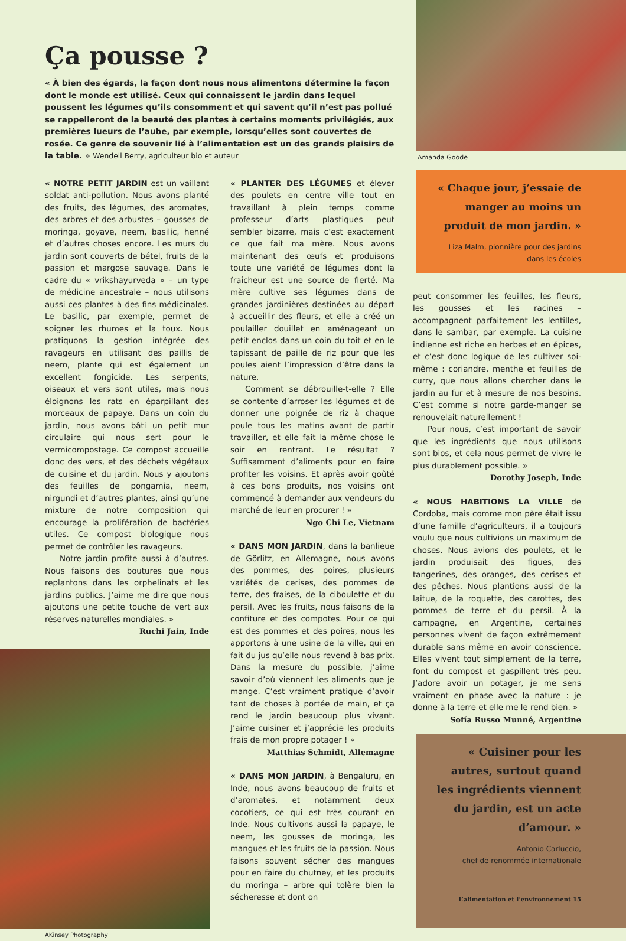Ça pousse ?
« À bien des égards, la façon dont nous nous alimentons détermine la façon dont le monde est utilisé. Ceux qui connaissent le jardin dans lequel poussent les légumes qu’ils consomment et qui savent qu’il n’est pas pollué se rappelleront de la beauté des plantes à certains moments privilégiés, aux premières lueurs de l’aube, par exemple, lorsqu’elles sont couvertes de rosée. Ce genre de souvenir lié à l’alimentation est un des grands plaisirs de la table. » Wendell Berry, agriculteur bio et auteur
« NOTRE PETIT JARDIN est un vaillant soldat anti-pollution. Nous avons planté des fruits, des légumes, des aromates, des arbres et des arbustes – gousses de moringa, goyave, neem, basilic, henné et d’autres choses encore. Les murs du jardin sont couverts de bétel, fruits de la passion et margose sauvage. Dans le cadre du « vrikshayurveda » – un type de médicine ancestrale – nous utilisons aussi ces plantes à des fins médicinales. Le basilic, par exemple, permet de soigner les rhumes et la toux. Nous pratiquons la gestion intégrée des ravageurs en utilisant des paillis de neem, plante qui est également un excellent fongicide. Les serpents, oiseaux et vers sont utiles, mais nous éloignons les rats en éparpillant des morceaux de papaye. Dans un coin du jardin, nous avons bâti un petit mur circulaire qui nous sert pour le vermicompostage. Ce compost accueille donc des vers, et des déchets végétaux de cuisine et du jardin. Nous y ajoutons des feuilles de pongamia, neem, nirgundi et d’autres plantes, ainsi qu’une mixture de notre composition qui encourage la prolifération de bactéries utiles. Ce compost biologique nous permet de contrôler les ravageurs.
Notre jardin profite aussi à d’autres. Nous faisons des boutures que nous replantons dans les orphelinats et les jardins publics. J’aime me dire que nous ajoutons une petite touche de vert aux réserves naturelles mondiales. »
Ruchi Jain, Inde
AKinsey Photography
« PLANTER DES LÉGUMES et élever des poulets en centre ville tout en travaillant à plein temps comme professeur d’arts plastiques peut sembler bizarre, mais c’est exactement ce que fait ma mère. Nous avons maintenant des œufs et produisons toute une variété de légumes dont la fraîcheur est une source de fierté. Ma mère cultive ses légumes dans de grandes jardinières destinées au départ à accueillir des fleurs, et elle a créé un poulailler douillet en aménageant un petit enclos dans un coin du toit et en le tapissant de paille de riz pour que les poules aient l’impression d’être dans la nature.
Comment se débrouille-t-elle ? Elle se contente d’arroser les légumes et de donner une poignée de riz à chaque poule tous les matins avant de partir travailler, et elle fait la même chose le soir en rentrant. Le résultat ? Suffisamment d’aliments pour en faire profiter les voisins. Et après avoir goûté à ces bons produits, nos voisins ont commencé à demander aux vendeurs du marché de leur en procurer ! »
Ngo Chi Le, Vietnam
« DANS MON JARDIN, dans la banlieue de Görlitz, en Allemagne, nous avons des pommes, des poires, plusieurs variétés de cerises, des pommes de terre, des fraises, de la ciboulette et du persil. Avec les fruits, nous faisons de la confiture et des compotes. Pour ce qui est des pommes et des poires, nous les apportons à une usine de la ville, qui en fait du jus qu’elle nous revend à bas prix. Dans la mesure du possible, j’aime savoir d’où viennent les aliments que je mange. C’est vraiment pratique d’avoir tant de choses à portée de main, et ça rend le jardin beaucoup plus vivant. J’aime cuisiner et j’apprécie les produits frais de mon propre potager ! »
Matthias Schmidt, Allemagne
« DANS MON JARDIN, à Bengaluru, en Inde, nous avons beaucoup de fruits et d’aromates, et notamment deux cocotiers, ce qui est très courant en Inde. Nous cultivons aussi la papaye, le neem, les gousses de moringa, les mangues et les fruits de la passion. Nous faisons souvent sécher des mangues pour en faire du chutney, et les produits du moringa – arbre qui tolère bien la sécheresse et dont on
Amanda Goode
« Chaque jour, j’essaie de manger au moins un produit de mon jardin. »
Liza Malm, pionnière pour des jardins dans les écoles
peut consommer les feuilles, les fleurs, les gousses et les racines – accompagnent parfaitement les lentilles, dans le sambar, par exemple. La cuisine indienne est riche en herbes et en épices, et c’est donc logique de les cultiver soi-même : coriandre, menthe et feuilles de curry, que nous allons chercher dans le jardin au fur et à mesure de nos besoins. C’est comme si notre garde-manger se renouvelait naturellement !
Pour nous, c’est important de savoir que les ingrédients que nous utilisons sont bios, et cela nous permet de vivre le plus durablement possible. »
Dorothy Joseph, Inde
« NOUS HABITIONS LA VILLE de Cordoba, mais comme mon père était issu d’une famille d’agriculteurs, il a toujours voulu que nous cultivions un maximum de choses. Nous avions des poulets, et le jardin produisait des figues, des tangerines, des oranges, des cerises et des pêches. Nous plantions aussi de la laitue, de la roquette, des carottes, des pommes de terre et du persil. À la campagne, en Argentine, certaines personnes vivent de façon extrêmement durable sans même en avoir conscience. Elles vivent tout simplement de la terre, font du compost et gaspillent très peu. J’adore avoir un potager, je me sens vraiment en phase avec la nature : je donne à la terre et elle me le rend bien. »
Sofía Russo Munné, Argentine
« Cuisiner pour les autres, surtout quand les ingrédients viennent du jardin, est un acte d’amour. »
Antonio Carluccio,
chef de renommée internationale
L’alimentation et l’environnement 15